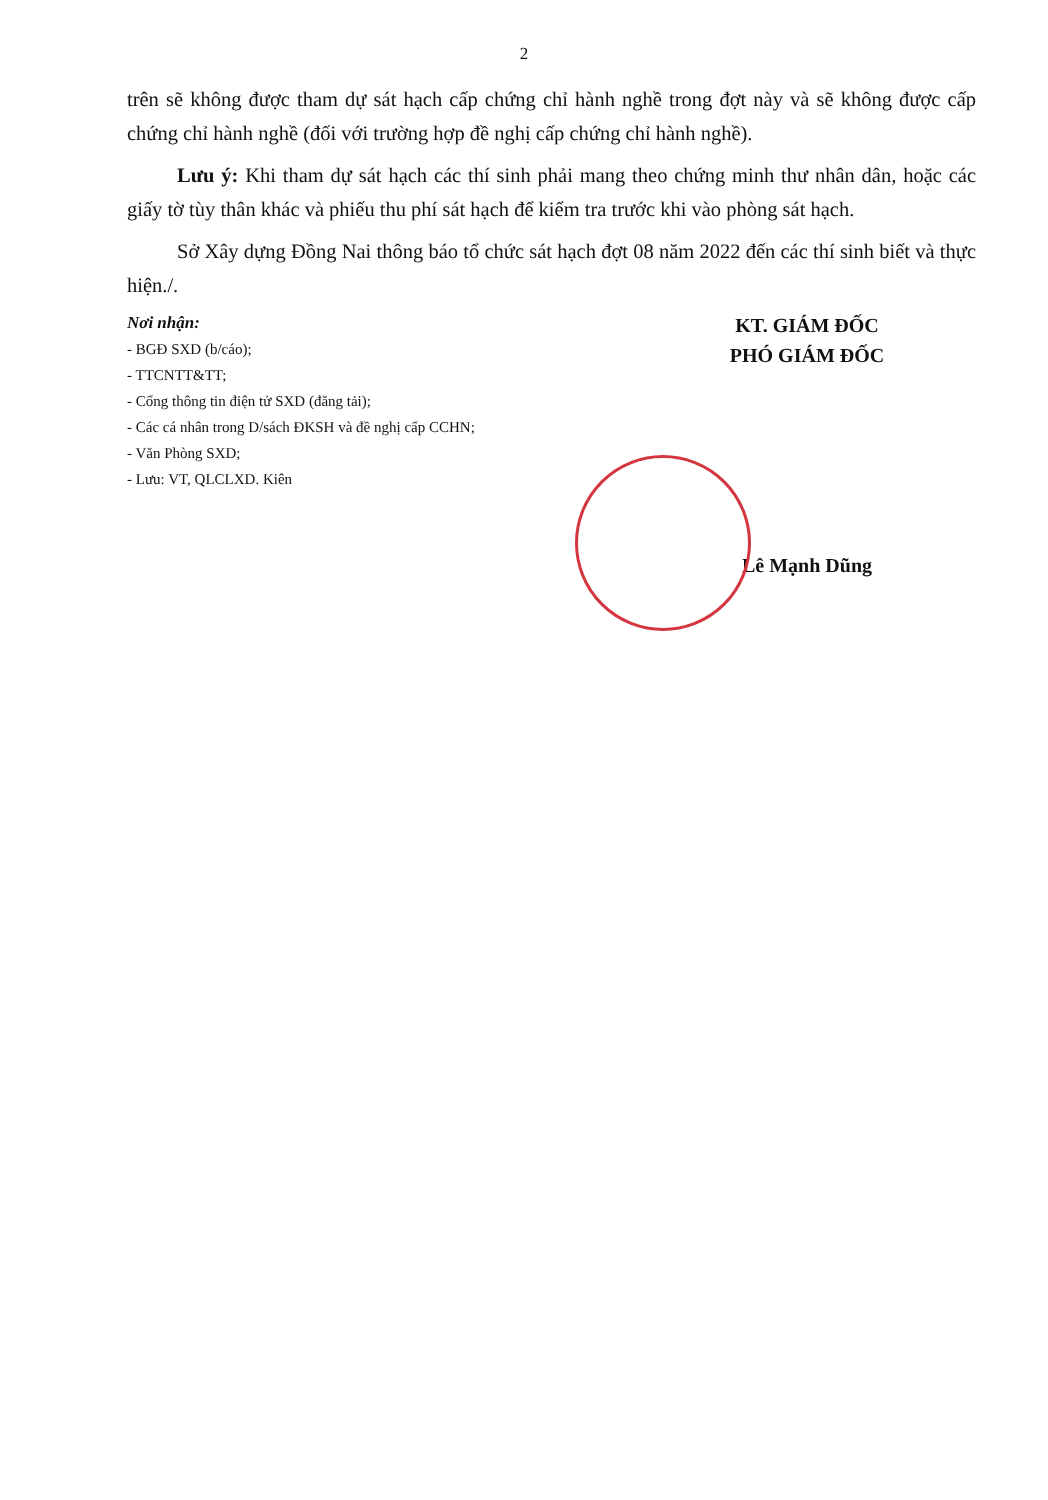2
trên sẽ không được tham dự sát hạch cấp chứng chỉ hành nghề trong đợt này và sẽ không được cấp chứng chỉ hành nghề (đối với trường hợp đề nghị cấp chứng chỉ hành nghề).
Lưu ý: Khi tham dự sát hạch các thí sinh phải mang theo chứng minh thư nhân dân, hoặc các giấy tờ tùy thân khác và phiếu thu phí sát hạch để kiểm tra trước khi vào phòng sát hạch.
Sở Xây dựng Đồng Nai thông báo tổ chức sát hạch đợt 08 năm 2022 đến các thí sinh biết và thực hiện./.
Nơi nhận:
- BGĐ SXD (b/cáo);
- TTCNTT&TT;
- Cổng thông tin điện tử SXD (đăng tải);
- Các cá nhân trong D/sách ĐKSH và đề nghị cấp CCHN;
- Văn Phòng SXD;
- Lưu: VT, QLCLXD. Kiên
KT. GIÁM ĐỐC
PHÓ GIÁM ĐỐC
Lê Mạnh Dũng